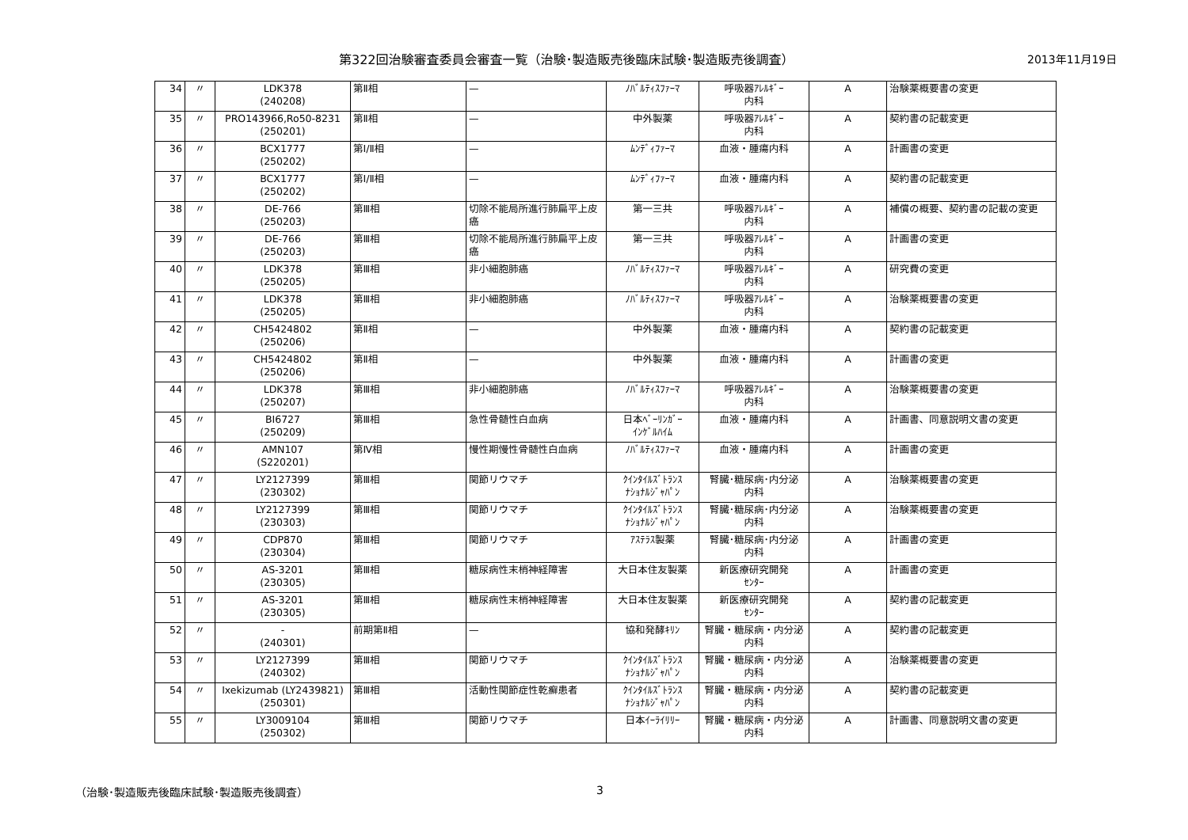第322回治験審査委員会審査一覧（治験･製造販売後臨床試験･製造販売後調査）
2013年11月19日
| 34 | 〃 | LDK378 (240208) | 第Ⅱ相 | — | ﾉﾊﾞﾙﾃｨｽﾌｧｰﾏ | 呼吸器ｱﾚﾙｷﾞｰ 内科 | A | 治験薬概要書の変更 |
| 35 | 〃 | PRO143966,Ro50-8231 (250201) | 第Ⅱ相 | — | 中外製薬 | 呼吸器ｱﾚﾙｷﾞｰ 内科 | A | 契約書の記載変更 |
| 36 | 〃 | BCX1777 (250202) | 第Ⅰ/Ⅱ相 | — | ﾑﾝﾃﾞｨﾌｧｰﾏ | 血液・腫瘍内科 | A | 計画書の変更 |
| 37 | 〃 | BCX1777 (250202) | 第Ⅰ/Ⅱ相 | — | ﾑﾝﾃﾞｨﾌｧｰﾏ | 血液・腫瘍内科 | A | 契約書の記載変更 |
| 38 | 〃 | DE-766 (250203) | 第Ⅲ相 | 切除不能局所進行肺扁平上皮癌 | 第一三共 | 呼吸器ｱﾚﾙｷﾞｰ 内科 | A | 補償の概要、契約書の記載の変更 |
| 39 | 〃 | DE-766 (250203) | 第Ⅲ相 | 切除不能局所進行肺扁平上皮癌 | 第一三共 | 呼吸器ｱﾚﾙｷﾞｰ 内科 | A | 計画書の変更 |
| 40 | 〃 | LDK378 (250205) | 第Ⅲ相 | 非小細胞肺癌 | ﾉﾊﾞﾙﾃｨｽﾌｧｰﾏ | 呼吸器ｱﾚﾙｷﾞｰ 内科 | A | 研究費の変更 |
| 41 | 〃 | LDK378 (250205) | 第Ⅲ相 | 非小細胞肺癌 | ﾉﾊﾞﾙﾃｨｽﾌｧｰﾏ | 呼吸器ｱﾚﾙｷﾞｰ 内科 | A | 治験薬概要書の変更 |
| 42 | 〃 | CH5424802 (250206) | 第Ⅱ相 | — | 中外製薬 | 血液・腫瘍内科 | A | 契約書の記載変更 |
| 43 | 〃 | CH5424802 (250206) | 第Ⅱ相 | — | 中外製薬 | 血液・腫瘍内科 | A | 計画書の変更 |
| 44 | 〃 | LDK378 (250207) | 第Ⅲ相 | 非小細胞肺癌 | ﾉﾊﾞﾙﾃｨｽﾌｧｰﾏ | 呼吸器ｱﾚﾙｷﾞｰ 内科 | A | 治験薬概要書の変更 |
| 45 | 〃 | BI6727 (250209) | 第Ⅲ相 | 急性骨髄性白血病 | 日本ﾍﾞｰﾘﾝｶﾞｰ ｲﾝｹﾞﾙﾊｲﾑ | 血液・腫瘍内科 | A | 計画書、同意説明文書の変更 |
| 46 | 〃 | AMN107 (S220201) | 第Ⅳ相 | 慢性期慢性骨髄性白血病 | ﾉﾊﾞﾙﾃｨｽﾌｧｰﾏ | 血液・腫瘍内科 | A | 計画書の変更 |
| 47 | 〃 | LY2127399 (230302) | 第Ⅲ相 | 関節リウマチ | ｸｲﾝﾀｲﾙｽﾞﾄﾗﾝｽ ﾅｼｮﾅﾙｼﾞｬﾊﾟﾝ | 腎臓･糖尿病･内分泌 内科 | A | 治験薬概要書の変更 |
| 48 | 〃 | LY2127399 (230303) | 第Ⅲ相 | 関節リウマチ | ｸｲﾝﾀｲﾙｽﾞﾄﾗﾝｽ ﾅｼｮﾅﾙｼﾞｬﾊﾟﾝ | 腎臓･糖尿病･内分泌 内科 | A | 治験薬概要書の変更 |
| 49 | 〃 | CDP870 (230304) | 第Ⅲ相 | 関節リウマチ | ｱｽﾃﾗｽ製薬 | 腎臓･糖尿病･内分泌 内科 | A | 計画書の変更 |
| 50 | 〃 | AS-3201 (230305) | 第Ⅲ相 | 糖尿病性末梢神経障害 | 大日本住友製薬 | 新医療研究開発 ｾﾝﾀｰ | A | 計画書の変更 |
| 51 | 〃 | AS-3201 (230305) | 第Ⅲ相 | 糖尿病性末梢神経障害 | 大日本住友製薬 | 新医療研究開発 ｾﾝﾀｰ | A | 契約書の記載変更 |
| 52 | 〃 | - (240301) | 前期第Ⅱ相 | — | 協和発酵ｷﾘﾝ | 腎臓・糖尿病・内分泌 内科 | A | 契約書の記載変更 |
| 53 | 〃 | LY2127399 (240302) | 第Ⅲ相 | 関節リウマチ | ｸｲﾝﾀｲﾙｽﾞﾄﾗﾝｽ ﾅｼｮﾅﾙｼﾞｬﾊﾟﾝ | 腎臓・糖尿病・内分泌 内科 | A | 治験薬概要書の変更 |
| 54 | 〃 | Ixekizumab (LY2439821) (250301) | 第Ⅲ相 | 活動性関節症性乾癬患者 | ｸｲﾝﾀｲﾙｽﾞﾄﾗﾝｽ ﾅｼｮﾅﾙｼﾞｬﾊﾟﾝ | 腎臓・糖尿病・内分泌 内科 | A | 契約書の記載変更 |
| 55 | 〃 | LY3009104 (250302) | 第Ⅲ相 | 関節リウマチ | 日本ｲｰﾗｲﾘﾘｰ | 腎臓・糖尿病・内分泌 内科 | A | 計画書、同意説明文書の変更 |
（治験･製造販売後臨床試験･製造販売後調査）
3